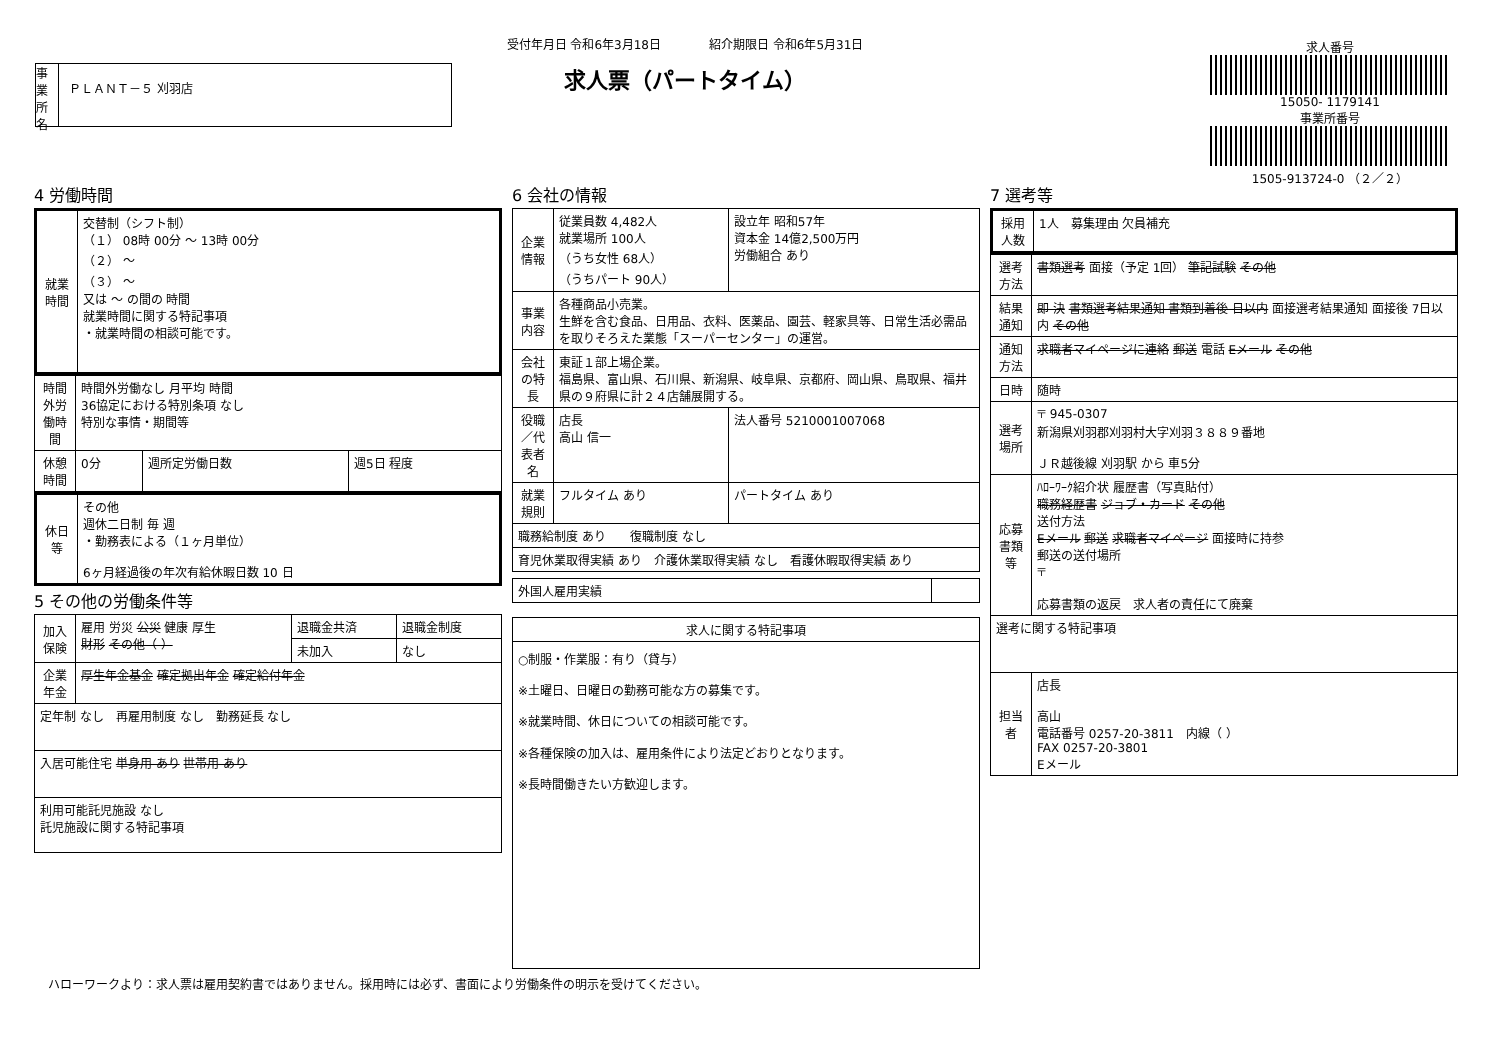事業所名
ＰＬＡＮＴ－５ 刈羽店
受付年月日 令和6年3月18日　　　　紹介期限日 令和6年5月31日
求人票（パートタイム）
求人番号
15050- 1179141
事業所番号
1505-913724-0 （２／２）
4 労働時間
| 就業時間 | 交替制（シフト制） （１） 08時 00分 ～ 13時 00分 （２） ～ （３） ～ 又は ～ の間の 時間 就業時間に関する特記事項 ・就業時間の相談可能です。 |
| 時間外労働時間 | 時間外労働なし 月平均 時間 36協定における特別条項 なし 特別な事情・期間等 | | |
| 休憩時間 | 0分 | 週所定労働日数 | 週5日 程度 |
| 休日等 | その他 週休二日制 毎 週 ・勤務表による（１ヶ月単位） 6ヶ月経過後の年次有給休暇日数 10 日 |
5 その他の労働条件等
| 加入保険 | 雇用 労災 公災 健康 厚生 財形 その他（ ） | 退職金共済 | 退職金制度 |
| | | 未加入 | なし |
| 企業年金 | 厚生年金基金 確定拠出年金 確定給付年金 | | |
| 定年制 なし 再雇用制度 なし 勤務延長 なし | | | |
| 入居可能住宅 単身用 あり 世帯用 あり | | | |
| 利用可能託児施設 なし 託児施設に関する特記事項 | | | |
6 会社の情報
| 企業情報 | 従業員数 4,482人 就業場所 100人 （うち女性 68人） （うちパート 90人） | 設立年 昭和57年 資本金 14億2,500万円 労働組合 あり |
| 事業内容 | 各種商品小売業。 生鮮を含む食品、日用品、衣料、医薬品、園芸、軽家具等、日常生活必需品を取りそろえた業態「スーパーセンター」の運営。 | |
| 会社の特長 | 東証１部上場企業。 福島県、富山県、石川県、新潟県、岐阜県、京都府、岡山県、鳥取県、福井県の９府県に計２４店舗展開する。 | |
| 役職／代表者名 | 店長 高山 信一 | 法人番号 5210001007068 |
| 就業規則 | フルタイム あり | パートタイム あり |
| 職務給制度 あり 復職制度 なし | | |
| 育児休業取得実績 あり 介護休業取得実績 なし 看護休暇取得実績 あり | | |
| 外国人雇用実績 | |
| 求人に関する特記事項 |
| ○制服・作業服：有り（貸与） ※土曜日、日曜日の勤務可能な方の募集です。 ※就業時間、休日についての相談可能です。 ※各種保険の加入は、雇用条件により法定どおりとなります。 ※長時間働きたい方歓迎します。 |
7 選考等
| 採用人数 | 1人 募集理由 欠員補充 |
| 選考方法 | 書類選考 面接（予定 1回） 筆記試験 その他 |
| 結果通知 | 即 決 書類選考結果通知 書類到着後 日以内 面接選考結果通知 面接後 7日以内 その他 |
| 通知方法 | 求職者マイページに連絡 郵送 電話 Eメール その他 |
| 日時 | 随時 |
| 選考場所 | 〒 945-0307 新潟県刈羽郡刈羽村大字刈羽３８８９番地 ＪＲ越後線 刈羽駅 から 車5分 |
| 応募書類等 | ﾊﾛｰﾜｰｸ紹介状 履歴書（写真貼付） 職務経歴書 ジョブ・カード その他 送付方法 Eメール 郵送 求職者マイページ 面接時に持参 郵送の送付場所 〒 応募書類の返戻 求人者の責任にて廃棄 |
| 選考に関する特記事項 | |
| 担当者 | 店長 高山 電話番号 0257-20-3811 内線（ ） FAX 0257-20-3801 Eメール |
ハローワークより：求人票は雇用契約書ではありません。採用時には必ず、書面により労働条件の明示を受けてください。